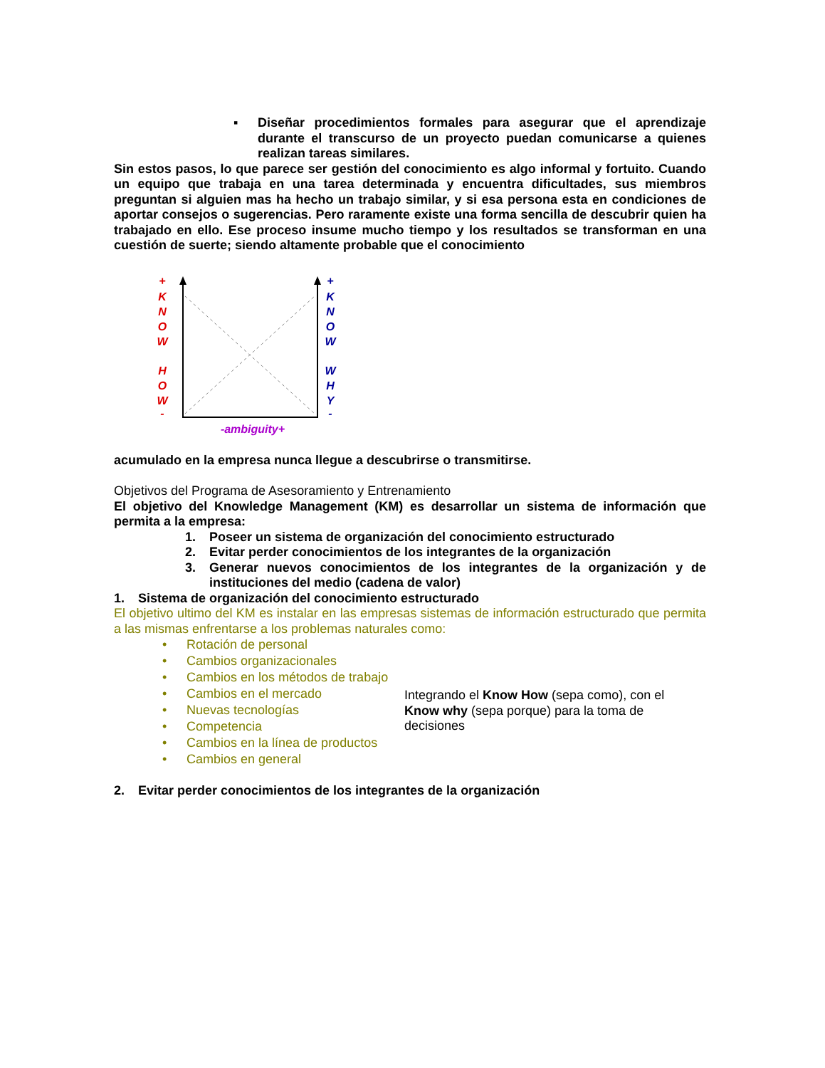▪ Diseñar procedimientos formales para asegurar que el aprendizaje durante el transcurso de un proyecto puedan comunicarse a quienes realizan tareas similares.
Sin estos pasos, lo que parece ser gestión del conocimiento es algo informal y fortuito. Cuando un equipo que trabaja en una tarea determinada y encuentra dificultades, sus miembros preguntan si alguien mas ha hecho un trabajo similar, y si esa persona esta en condiciones de aportar consejos o sugerencias. Pero raramente existe una forma sencilla de descubrir quien ha trabajado en ello. Ese proceso insume mucho tiempo y los resultados se transforman en una cuestión de suerte; siendo altamente probable que el conocimiento
+
K
N
O
W
H
O
W
-
+
K
N
O
W
W
H
Y
-
-ambiguity+
acumulado en la empresa nunca llegue a descubrirse o transmitirse.
Objetivos del Programa de Asesoramiento y Entrenamiento
El objetivo del Knowledge Management (KM) es desarrollar un sistema de información que permita a la empresa:
1. Poseer un sistema de organización del conocimiento estructurado
2. Evitar perder conocimientos de los integrantes de la organización
3. Generar nuevos conocimientos de los integrantes de la organización y de instituciones del medio (cadena de valor)
1. Sistema de organización del conocimiento estructurado
El objetivo ultimo del KM es instalar en las empresas sistemas de información estructurado que permita a las mismas enfrentarse a los problemas naturales como:
• Rotación de personal
• Cambios organizacionales
• Cambios en los métodos de trabajo
• Cambios en el mercado
• Nuevas tecnologías
• Competencia
• Cambios en la línea de productos
• Cambios en general
Integrando el Know How (sepa como), con el Know why (sepa porque) para la toma de decisiones
2. Evitar perder conocimientos de los integrantes de la organización